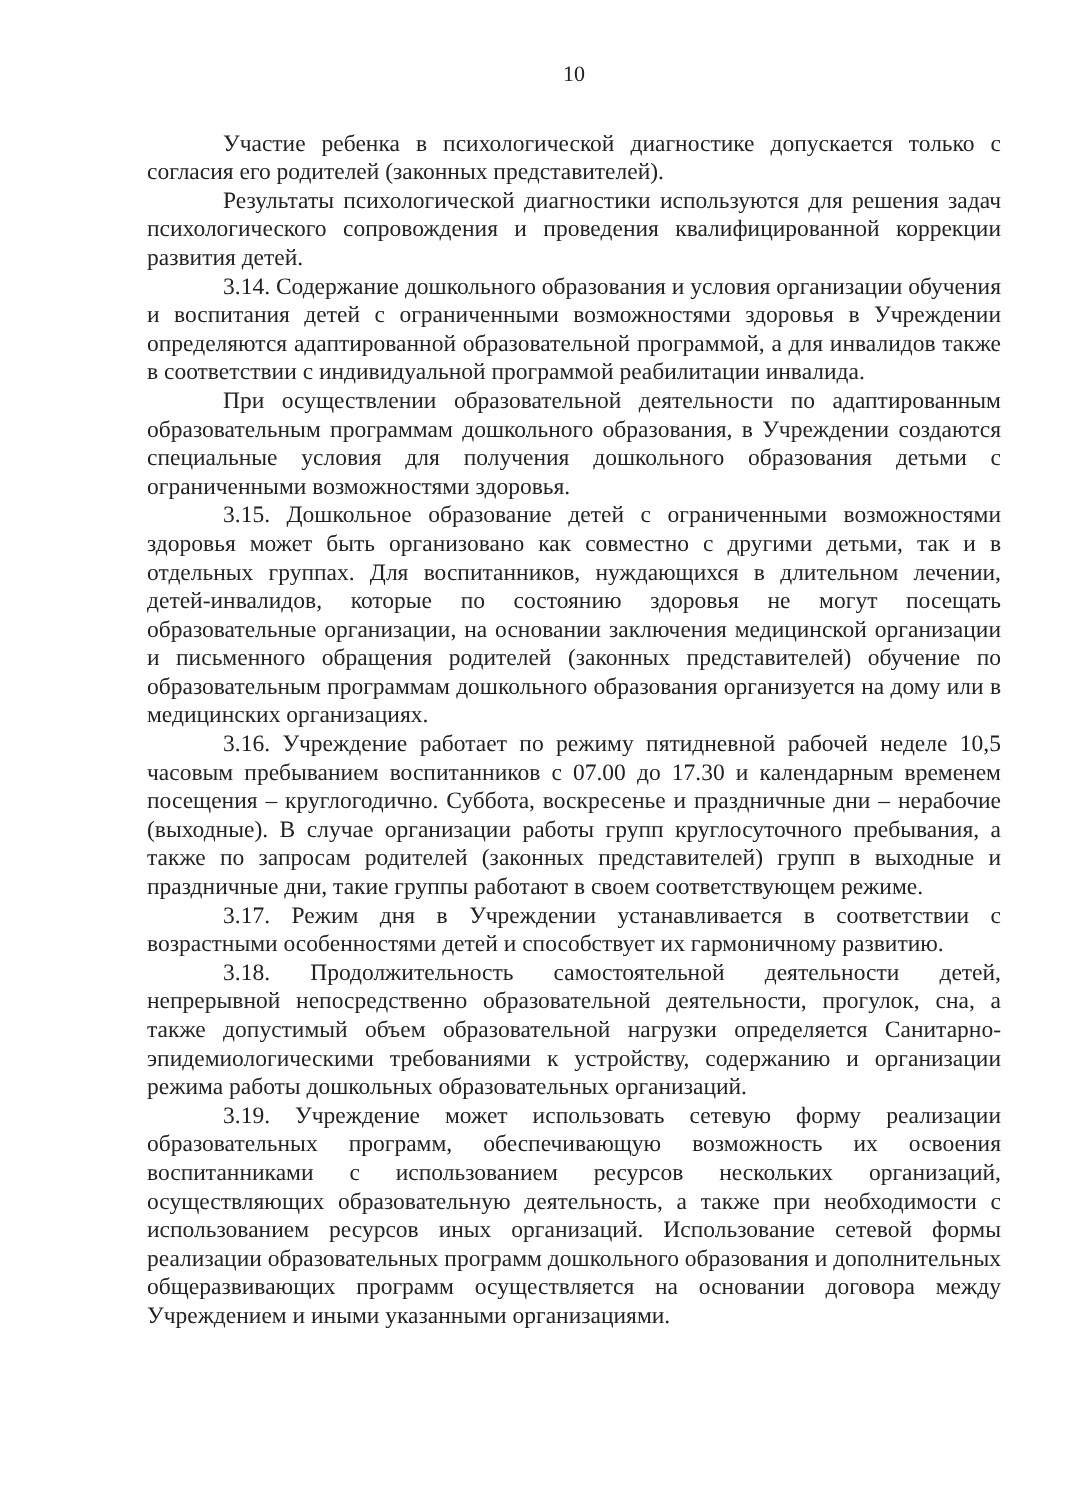10
Участие ребенка в психологической диагностике допускается только с согласия его родителей (законных представителей).
Результаты психологической диагностики используются для решения задач психологического сопровождения и проведения квалифицированной коррекции развития детей.
3.14. Содержание дошкольного образования и условия организации обучения и воспитания детей с ограниченными возможностями здоровья в Учреждении определяются адаптированной образовательной программой, а для инвалидов также в соответствии с индивидуальной программой реабилитации инвалида.
При осуществлении образовательной деятельности по адаптированным образовательным программам дошкольного образования, в Учреждении создаются специальные условия для получения дошкольного образования детьми с ограниченными возможностями здоровья.
3.15. Дошкольное образование детей с ограниченными возможностями здоровья может быть организовано как совместно с другими детьми, так и в отдельных группах. Для воспитанников, нуждающихся в длительном лечении, детей-инвалидов, которые по состоянию здоровья не могут посещать образовательные организации, на основании заключения медицинской организации и письменного обращения родителей (законных представителей) обучение по образовательным программам дошкольного образования организуется на дому или в медицинских организациях.
3.16. Учреждение работает по режиму пятидневной рабочей неделе 10,5 часовым пребыванием воспитанников с 07.00 до 17.30 и календарным временем посещения – круглогодично. Суббота, воскресенье и праздничные дни – нерабочие (выходные). В случае организации работы групп круглосуточного пребывания, а также по запросам родителей (законных представителей) групп в выходные и праздничные дни, такие группы работают в своем соответствующем режиме.
3.17. Режим дня в Учреждении устанавливается в соответствии с возрастными особенностями детей и способствует их гармоничному развитию.
3.18. Продолжительность самостоятельной деятельности детей, непрерывной непосредственно образовательной деятельности, прогулок, сна, а также допустимый объем образовательной нагрузки определяется Санитарно-эпидемиологическими требованиями к устройству, содержанию и организации режима работы дошкольных образовательных организаций.
3.19. Учреждение может использовать сетевую форму реализации образовательных программ, обеспечивающую возможность их освоения воспитанниками с использованием ресурсов нескольких организаций, осуществляющих образовательную деятельность, а также при необходимости с использованием ресурсов иных организаций. Использование сетевой формы реализации образовательных программ дошкольного образования и дополнительных общеразвивающих программ осуществляется на основании договора между Учреждением и иными указанными организациями.